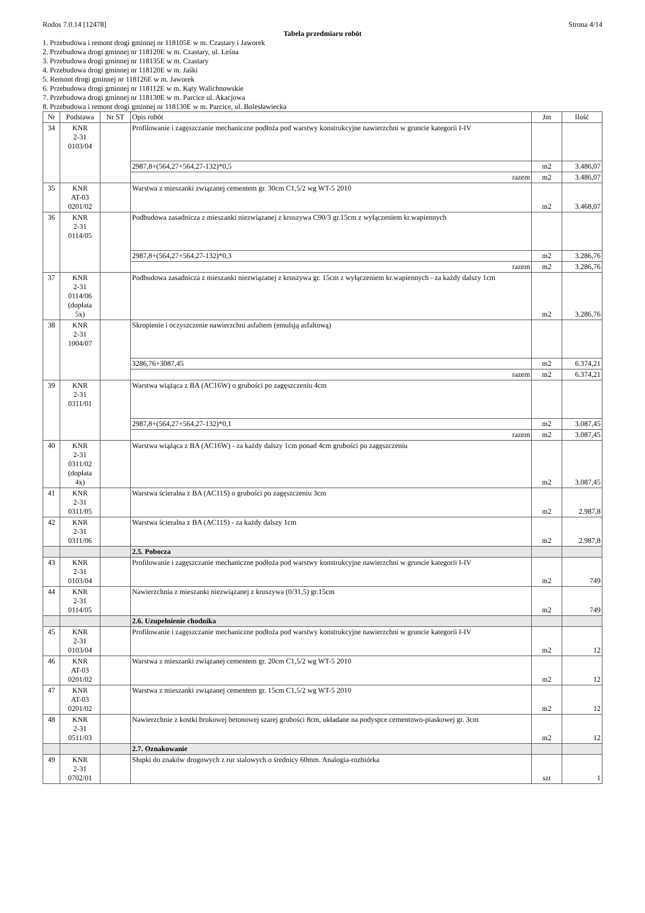Rodos 7.0.14 [12478] Strona 4/14
Tabela przedmiaru robót
1. Przebudowa i remont drogi gminnej nr 118105E w m. Czastary i Jaworek
2. Przebudowa drogi gminnej nr 118120E w m. Czastary, ul. Leśna
3. Przebudowa drogi gminnej nr 118135E w m. Czastary
4. Przebudowa drogi gminnej nr 118120E w m. Jaśki
5. Remont drogi gminnej nr 118126E w m. Jaworek
6. Przebudowa drogi gminnej nr 118112E w m. Kąty Walichnowskie
7. Przebudowa drogi gminnej nr 118130E w m. Parcice ul. Akacjowa
8. Przebudowa i remont drogi gminnej nr 118130E w m. Parcice, ul. Bolesławiecka
| Nr | Podstawa | Nr ST | Opis robót | Jm | Ilość |
| --- | --- | --- | --- | --- | --- |
| 34 | KNR 2-31 0103/04 | | Profilowanie i zagęszczanie mechaniczne podłoża pod warstwy konstrukcyjne nawierzchni w gruncie kategorii I-IV | | |
| | | | 2987,8+(564,27+564,27-132)*0,5 | m2 | 3.486,07 |
| | | | razem | m2 | 3.486,07 |
| 35 | KNR AT-03 0201/02 | | Warstwa z mieszanki związanej cementem gr. 30cm C1,5/2 wg WT-5 2010 | m2 | 3.468,07 |
| 36 | KNR 2-31 0114/05 | | Podbudowa zasadnicza z mieszanki niezwiązanej z kruszywa C90/3 gr.15cm z wyłączeniem kr.wapiennych | | |
| | | | 2987,8+(564,27+564,27-132)*0,3 | m2 | 3.286,76 |
| | | | razem | m2 | 3.286,76 |
| 37 | KNR 2-31 0114/06 (dopłata 5x) | | Podbudowa zasadnicza z mieszanki niezwiązanej z kruszywa gr. 15cm z wyłączeniem kr.wapiennych - za każdy dalszy 1cm | m2 | 3.286,76 |
| 38 | KNR 2-31 1004/07 | | Skropienie i oczyszczenie nawierzchni asfaltem (emulsją asfaltową) | | |
| | | | 3286,76+3087,45 | m2 | 6.374,21 |
| | | | razem | m2 | 6.374,21 |
| 39 | KNR 2-31 0311/01 | | Warstwa wiążąca z BA (AC16W) o grubości po zagęszczeniu 4cm | | |
| | | | 2987,8+(564,27+564,27-132)*0,1 | m2 | 3.087,45 |
| | | | razem | m2 | 3.087,45 |
| 40 | KNR 2-31 0311/02 (dopłata 4x) | | Warstwa wiążąca z BA (AC16W) - za każdy dalszy 1cm ponad 4cm grubości po zagęszczeniu | m2 | 3.087,45 |
| 41 | KNR 2-31 0311/05 | | Warstwa ścieralna z BA (AC11S) o grubości po zagęszczeniu 3cm | m2 | 2.987,8 |
| 42 | KNR 2-31 0311/06 | | Warstwa ścieralna z BA (AC11S) - za każdy dalszy 1cm | m2 | 2.987,8 |
| | | | 2.5. Pobocza | | |
| 43 | KNR 2-31 0103/04 | | Profilowanie i zagęszczanie mechaniczne podłoża pod warstwy konstrukcyjne nawierzchni w gruncie kategorii I-IV | m2 | 749 |
| 44 | KNR 2-31 0114/05 | | Nawierzchnia z mieszanki niezwiązanej z kruszywa (0/31,5) gr.15cm | m2 | 749 |
| | | | 2.6. Uzupełnienie chodnika | | |
| 45 | KNR 2-31 0103/04 | | Profilowanie i zagęszczanie mechaniczne podłoża pod warstwy konstrukcyjne nawierzchni w gruncie kategorii I-IV | m2 | 12 |
| 46 | KNR AT-03 0201/02 | | Warstwa z mieszanki związanej cementem gr. 20cm C1,5/2 wg WT-5 2010 | m2 | 12 |
| 47 | KNR AT-03 0201/02 | | Warstwa z mieszanki związanej cementem gr. 15cm C1,5/2 wg WT-5 2010 | m2 | 12 |
| 48 | KNR 2-31 0511/03 | | Nawierzchnie z kostki brukowej betonowej szarej grubości 8cm, układane na podyspce cementowo-piaskowej gr. 3cm | m2 | 12 |
| | | | 2.7. Oznakowanie | | |
| 49 | KNR 2-31 0702/01 | | Słupki do znaków drogowych z rur stalowych o średnicy 60mm. Analogia-rozbiórka | szt | 1 |